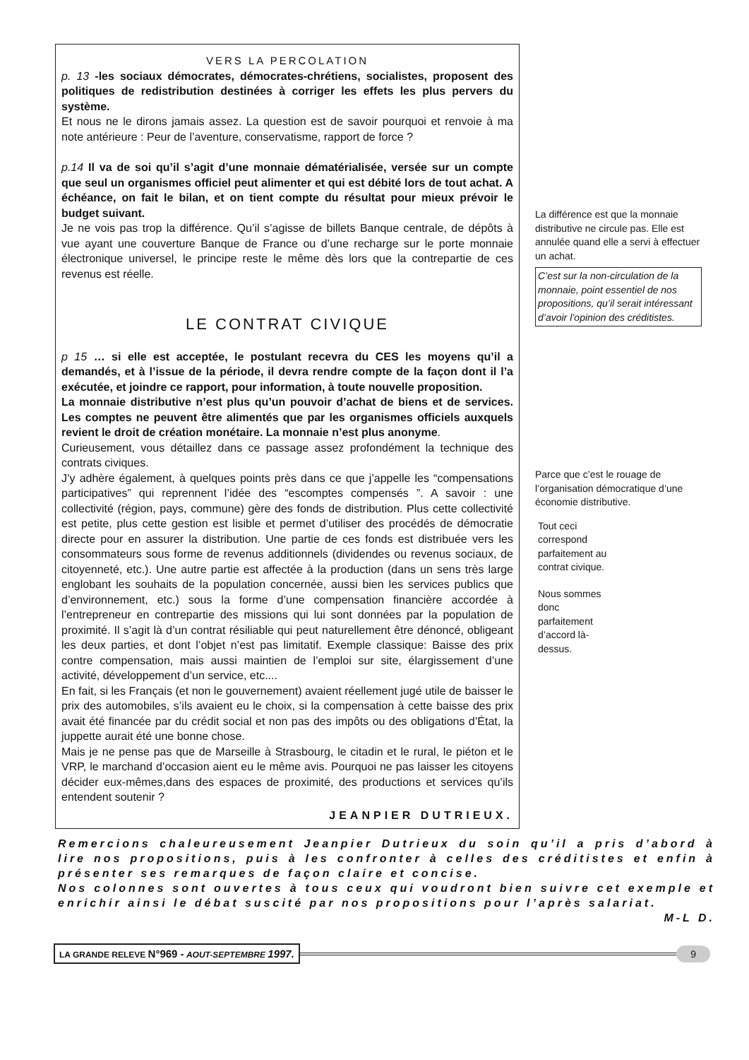VERS LA PERCOLATION
p. 13 -les sociaux démocrates, démocrates-chrétiens, socialistes, proposent des politiques de redistribution destinées à corriger les effets les plus pervers du système.
Et nous ne le dirons jamais assez. La question est de savoir pourquoi et renvoie à ma note antérieure : Peur de l’aventure, conservatisme, rapport de force ?
p.14 Il va de soi qu’il s’agit d’une monnaie dématérialisée, versée sur un compte que seul un organismes officiel peut alimenter et qui est débité lors de tout achat. A échéance, on fait le bilan, et on tient compte du résultat pour mieux prévoir le budget suivant.
Je ne vois pas trop la différence. Qu’il s’agisse de billets Banque centrale, de dépôts à vue ayant une couverture Banque de France ou d’une recharge sur le porte monnaie électronique universel, le principe reste le même dès lors que la contrepartie de ces revenus est réelle.
LE CONTRAT CIVIQUE
p 15 … si elle est acceptée, le postulant recevra du CES les moyens qu’il a demandés, et à l’issue de la période, il devra rendre compte de la façon dont il l’a exécutée, et joindre ce rapport, pour information, à toute nouvelle proposition.
La monnaie distributive n’est plus qu’un pouvoir d’achat de biens et de services. Les comptes ne peuvent être alimentés que par les organismes officiels auxquels revient le droit de création monétaire. La monnaie n’est plus anonyme.
Curieusement, vous détaillez dans ce passage assez profondément la technique des contrats civiques.
J’y adhère également, à quelques points près dans ce que j’appelle les “compensations participatives” qui reprennent l’idée des “escomptes compensés ”. A savoir : une collectivité (région, pays, commune) gère des fonds de distribution. Plus cette collectivité est petite, plus cette gestion est lisible et permet d’utiliser des procédés de démocratie directe pour en assurer la distribution. Une partie de ces fonds est distribuée vers les consommateurs sous forme de revenus additionnels (dividendes ou revenus sociaux, de citoyenneté, etc.). Une autre partie est affectée à la production (dans un sens très large englobant les souhaits de la population concernée, aussi bien les services publics que d’environnement, etc.) sous la forme d’une compensation financière accordée à l’entrepreneur en contrepartie des missions qui lui sont données par la population de proximité. Il s’agit là d’un contrat résiliable qui peut naturellement être dénoncé, obligeant les deux parties, et dont l’objet n’est pas limitatif. Exemple classique: Baisse des prix contre compensation, mais aussi maintien de l’emploi sur site, élargissement d’une activité, développement d’un service, etc....
En fait, si les Français (et non le gouvernement) avaient réellement jugé utile de baisser le prix des automobiles, s’ils avaient eu le choix, si la compensation à cette baisse des prix avait été financée par du crédit social et non pas des impôts ou des obligations d’État, la juppette aurait été une bonne chose.
Mais je ne pense pas que de Marseille à Strasbourg, le citadin et le rural, le piéton et le VRP, le marchand d’occasion aient eu le même avis. Pourquoi ne pas laisser les citoyens décider eux-mêmes,dans des espaces de proximité, des productions et services qu’ils entendent soutenir ?
JEANPIER DUTRIEUX.
La différence est que la monnaie distributive ne circule pas. Elle est annulée quand elle a servi à effectuer un achat.
C’est sur la non-circulation de la monnaie, point essentiel de nos propositions, qu’il serait intéressant d’avoir l’opinion des créditistes.
Parce que c’est le rouage de l’organisation démocratique d’une économie distributive.
Tout ceci correspond parfaitement au contrat civique.
Nous sommes donc parfaitement d’accord là-dessus.
Remercions chaleureusement Jeanpier Dutrieux du soin qu’il a pris d’abord à lire nos propositions, puis à les confronter à celles des créditistes et enfin à présenter ses remarques de façon claire et concise.
Nos colonnes sont ouvertes à tous ceux qui voudront bien suivre cet exemple et enrichir ainsi le débat suscité par nos propositions pour l’après salariat.
M-L D.
LA GRANDE RELEVE N°969 - AOUT-SEPTEMBRE 1997. 9